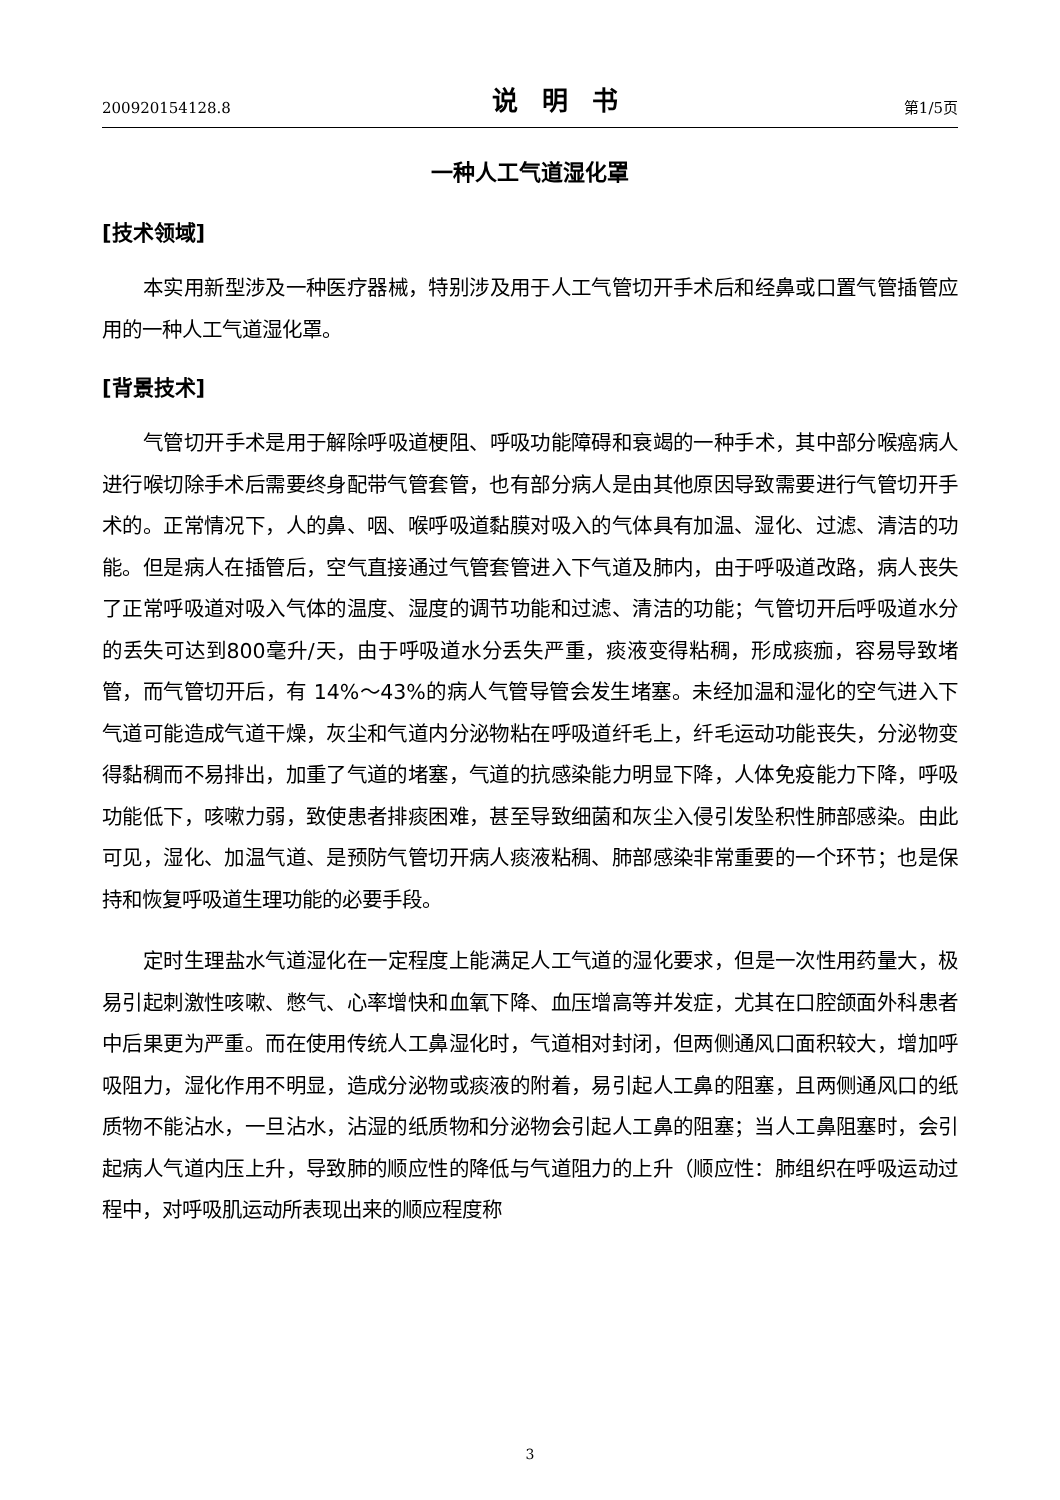200920154128.8 说明书 第1/5页
一种人工气道湿化罩
[技术领域]
本实用新型涉及一种医疗器械，特别涉及用于人工气管切开手术后和经鼻或口置气管插管应用的一种人工气道湿化罩。
[背景技术]
气管切开手术是用于解除呼吸道梗阻、呼吸功能障碍和衰竭的一种手术，其中部分喉癌病人进行喉切除手术后需要终身配带气管套管，也有部分病人是由其他原因导致需要进行气管切开手术的。正常情况下，人的鼻、咽、喉呼吸道黏膜对吸入的气体具有加温、湿化、过滤、清洁的功能。但是病人在插管后，空气直接通过气管套管进入下气道及肺内，由于呼吸道改路，病人丧失了正常呼吸道对吸入气体的温度、湿度的调节功能和过滤、清洁的功能；气管切开后呼吸道水分的丢失可达到800毫升/天，由于呼吸道水分丢失严重，痰液变得粘稠，形成痰痂，容易导致堵管，而气管切开后，有 14%～43%的病人气管导管会发生堵塞。未经加温和湿化的空气进入下气道可能造成气道干燥，灰尘和气道内分泌物粘在呼吸道纤毛上，纤毛运动功能丧失，分泌物变得黏稠而不易排出，加重了气道的堵塞，气道的抗感染能力明显下降，人体免疫能力下降，呼吸功能低下，咳嗽力弱，致使患者排痰困难，甚至导致细菌和灰尘入侵引发坠积性肺部感染。由此可见，湿化、加温气道、是预防气管切开病人痰液粘稠、肺部感染非常重要的一个环节；也是保持和恢复呼吸道生理功能的必要手段。
定时生理盐水气道湿化在一定程度上能满足人工气道的湿化要求，但是一次性用药量大，极易引起刺激性咳嗽、憋气、心率增快和血氧下降、血压增高等并发症，尤其在口腔颌面外科患者中后果更为严重。而在使用传统人工鼻湿化时，气道相对封闭，但两侧通风口面积较大，增加呼吸阻力，湿化作用不明显，造成分泌物或痰液的附着，易引起人工鼻的阻塞，且两侧通风口的纸质物不能沾水，一旦沾水，沾湿的纸质物和分泌物会引起人工鼻的阻塞；当人工鼻阻塞时，会引起病人气道内压上升，导致肺的顺应性的降低与气道阻力的上升（顺应性：肺组织在呼吸运动过程中，对呼吸肌运动所表现出来的顺应程度称
3